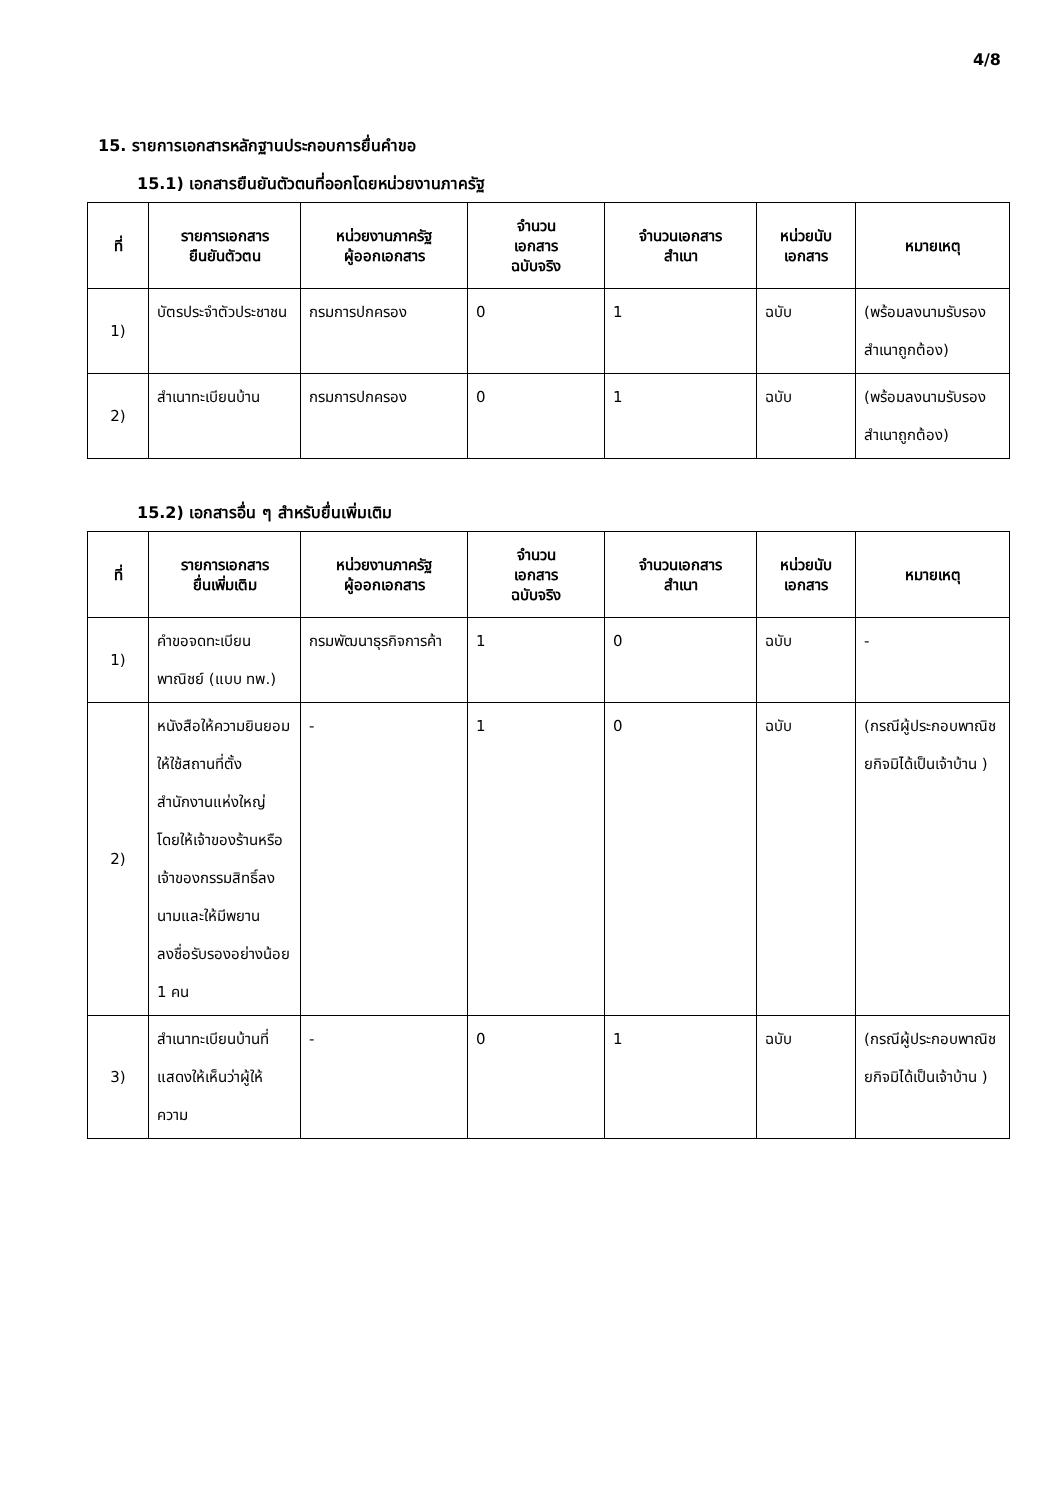4/8
15. รายการเอกสารหลักฐานประกอบการยื่นคำขอ
15.1) เอกสารยืนยันตัวตนที่ออกโดยหน่วยงานภาครัฐ
| ที่ | รายการเอกสาร ยืนยันตัวตน | หน่วยงานภาครัฐ ผู้ออกเอกสาร | จำนวน เอกสาร ฉบับจริง | จำนวนเอกสาร สำเนา | หน่วยนับ เอกสาร | หมายเหตุ |
| --- | --- | --- | --- | --- | --- | --- |
| 1) | บัตรประจำตัวประชาชน | กรมการปกครอง | 0 | 1 | ฉบับ | (พร้อมลงนามรับรองสำเนาถูกต้อง) |
| 2) | สำเนาทะเบียนบ้าน | กรมการปกครอง | 0 | 1 | ฉบับ | (พร้อมลงนามรับรองสำเนาถูกต้อง) |
15.2) เอกสารอื่น ๆ สำหรับยื่นเพิ่มเติม
| ที่ | รายการเอกสาร ยื่นเพิ่มเติม | หน่วยงานภาครัฐ ผู้ออกเอกสาร | จำนวน เอกสาร ฉบับจริง | จำนวนเอกสาร สำเนา | หน่วยนับ เอกสาร | หมายเหตุ |
| --- | --- | --- | --- | --- | --- | --- |
| 1) | คำขอจดทะเบียนพาณิชย์ (แบบ ทพ.) | กรมพัฒนาธุรกิจการค้า | 1 | 0 | ฉบับ | - |
| 2) | หนังสือให้ความยินยอมให้ใช้สถานที่ตั้งสำนักงานแห่งใหญ่ โดยให้เจ้าของร้านหรือเจ้าของกรรมสิทธิ์ลงนามและให้มีพยานลงชื่อรับรองอย่างน้อย 1 คน | - | 1 | 0 | ฉบับ | (กรณีผู้ประกอบพาณิชยกิจมิได้เป็นเจ้าบ้าน ) |
| 3) | สำเนาทะเบียนบ้านที่แสดงให้เห็นว่าผู้ให้ความ | - | 0 | 1 | ฉบับ | (กรณีผู้ประกอบพาณิชยกิจมิได้เป็นเจ้าบ้าน ) |